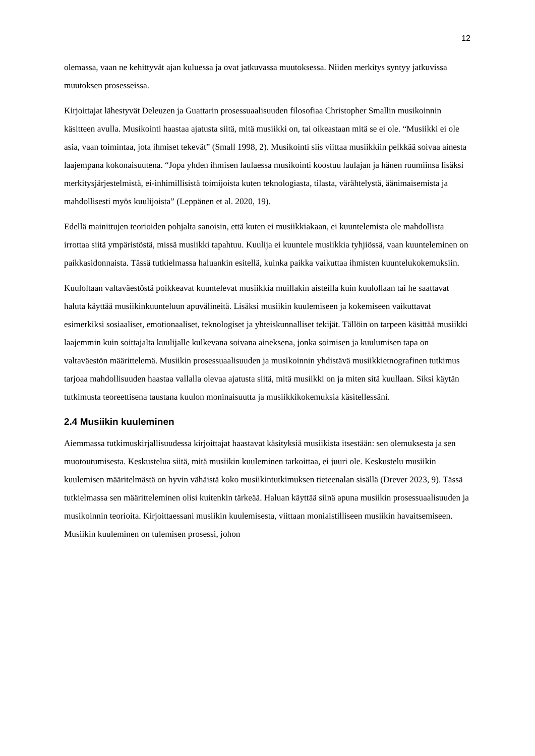12
olemassa, vaan ne kehittyvät ajan kuluessa ja ovat jatkuvassa muutoksessa. Niiden merkitys syntyy jatkuvissa muutoksen prosesseissa.
Kirjoittajat lähestyvät Deleuzen ja Guattarin prosessuaalisuuden filosofiaa Christopher Smallin musikoinnin käsitteen avulla. Musikointi haastaa ajatusta siitä, mitä musiikki on, tai oikeastaan mitä se ei ole. “Musiikki ei ole asia, vaan toimintaa, jota ihmiset tekevät” (Small 1998, 2). Musikointi siis viittaa musiikkiin pelkkää soivaa ainesta laajempana kokonaisuutena. “Jopa yhden ihmisen laulaessa musikointi koostuu laulajan ja hänen ruumiinsa lisäksi merkitysjärjestelmistä, ei-inhimillisistä toimijoista kuten teknologiasta, tilasta, värähtelystä, äänimaisemista ja mahdollisesti myös kuulijoista” (Leppänen et al. 2020, 19).
Edellä mainittujen teorioiden pohjalta sanoisin, että kuten ei musiikkiakaan, ei kuuntelemista ole mahdollista irrottaa siitä ympäristöstä, missä musiikki tapahtuu. Kuulija ei kuuntele musiikkia tyhjiössä, vaan kuunteleminen on paikkasidonnaista. Tässä tutkielmassa haluankin esitellä, kuinka paikka vaikuttaa ihmisten kuuntelukokemuksiin.
Kuuloltaan valtaväestöstä poikkeavat kuuntelevat musiikkia muillakin aisteilla kuin kuulollaan tai he saattavat haluta käyttää musiikinkuunteluun apuvälineitä. Lisäksi musiikin kuulemiseen ja kokemiseen vaikuttavat esimerkiksi sosiaaliset, emotionaaliset, teknologiset ja yhteiskunnalliset tekijät. Tällöin on tarpeen käsittää musiikki laajemmin kuin soittajalta kuulijalle kulkevana soivana aineksena, jonka soimisen ja kuulumisen tapa on valtaväestön määrittelemä. Musiikin prosessuaalisuuden ja musikoinnin yhdistävä musiikkietnografinen tutkimus tarjoaa mahdollisuuden haastaa vallalla olevaa ajatusta siitä, mitä musiikki on ja miten sitä kuullaan. Siksi käytän tutkimusta teoreettisena taustana kuulon moninaisuutta ja musiikkikokemuksia käsitellessäni.
2.4 Musiikin kuuleminen
Aiemmassa tutkimuskirjallisuudessa kirjoittajat haastavat käsityksiä musiikista itsestään: sen olemuksesta ja sen muotoutumisesta. Keskustelua siitä, mitä musiikin kuuleminen tarkoittaa, ei juuri ole. Keskustelu musiikin kuulemisen määritelmästä on hyvin vähäistä koko musiikintutkimuksen tieteenalan sisällä (Drever 2023, 9). Tässä tutkielmassa sen määritteleminen olisi kuitenkin tärkeää. Haluan käyttää siinä apuna musiikin prosessuaalisuuden ja musikoinnin teorioita. Kirjoittaessani musiikin kuulemisesta, viittaan moniaistilliseen musiikin havaitsemiseen. Musiikin kuuleminen on tulemisen prosessi, johon